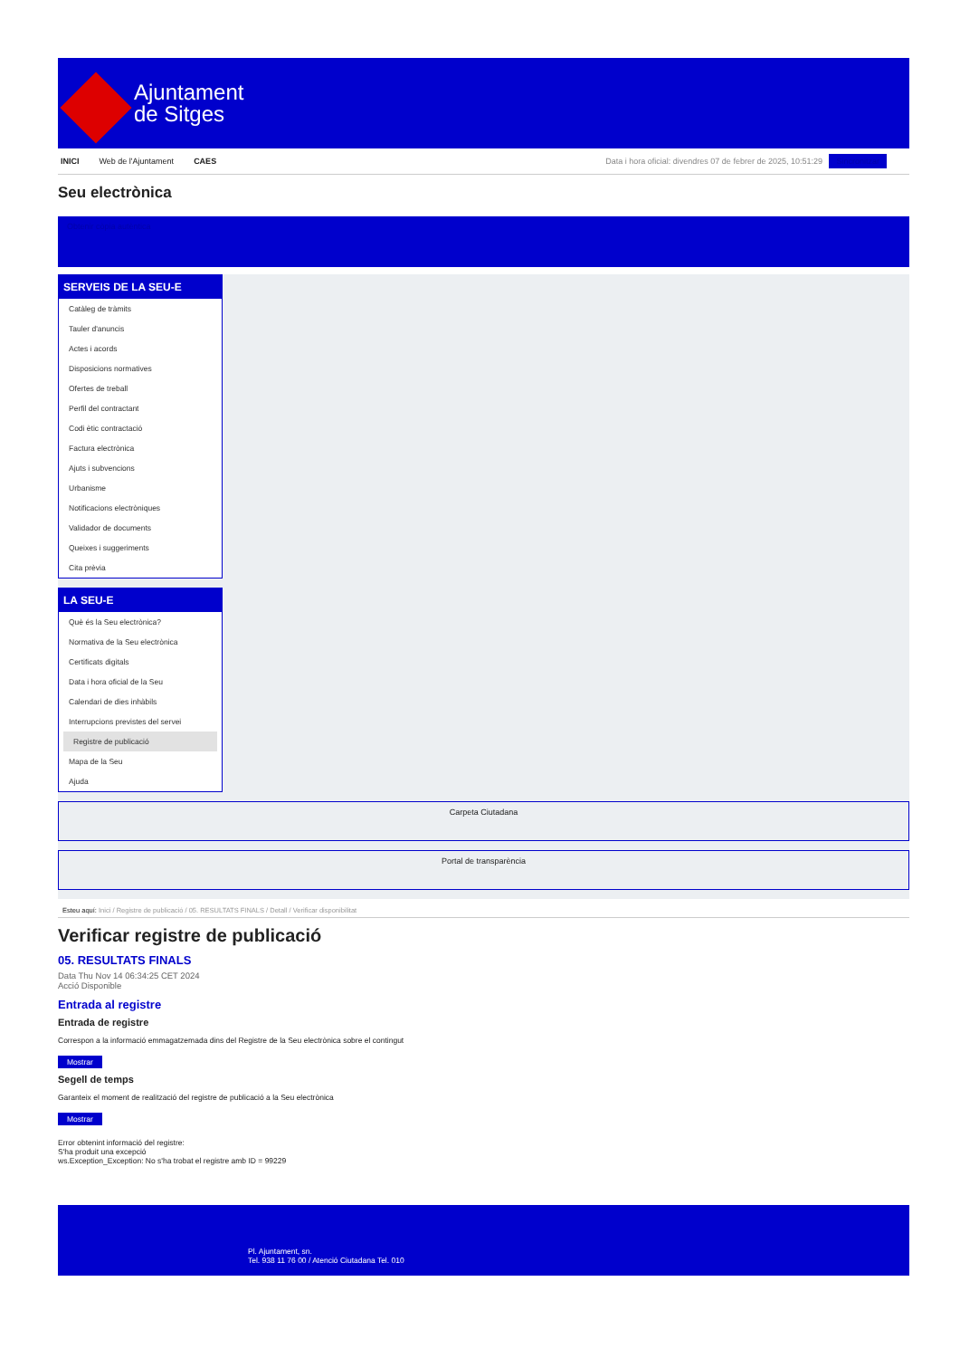Ajuntament
de Sitges
INICI Web de l'Ajuntament CAES Data i hora oficial: divendres 07 de febrer de 2025, 10:51:29 Sincronitzar
Seu electrònica
Obtenir còpia autèntica
SERVEIS DE LA SEU-E
Catàleg de tràmits
Tauler d'anuncis
Actes i acords
Disposicions normatives
Ofertes de treball
Perfil del contractant
Codi ètic contractació
Factura electrònica
Ajuts i subvencions
Urbanisme
Notificacions electròniques
Validador de documents
Queixes i suggeriments
Cita prèvia
LA SEU-E
Què és la Seu electrònica?
Normativa de la Seu electrònica
Certificats digitals
Data i hora oficial de la Seu
Calendari de dies inhàbils
Interrupcions previstes del servei
Registre de publicació
Mapa de la Seu
Ajuda
Carpeta Ciutadana
Portal de transparència
Esteu aquí: Inici / Registre de publicació / 05. RESULTATS FINALS / Detall / Verificar disponibilitat
Verificar registre de publicació
05. RESULTATS FINALS
Data Thu Nov 14 06:34:25 CET 2024
Acció Disponible
Entrada al registre
Entrada de registre
Correspon a la informació emmagatzemada dins del Registre de la Seu electrònica sobre el contingut
Mostrar
Segell de temps
Garanteix el moment de realització del registre de publicació a la Seu electrònica
Mostrar
Error obtenint informació del registre:
S'ha produit una excepció
ws.Exception_Exception: No s'ha trobat el registre amb ID = 99229
Pl. Ajuntament, sn.
Tel. 938 11 76 00 / Atenció Ciutadana Tel. 010